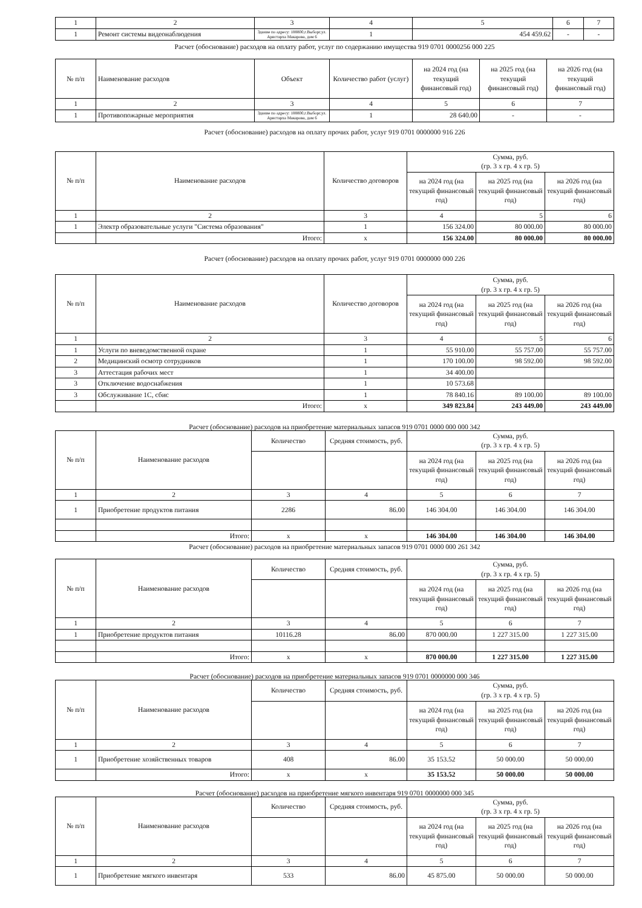| 1 | 2 | 3 | 4 | 5 | 6 | 7 |
| 1 | Ремонт системы видеонаблюдения | Здание по адресу: 188800,г.Выборг,ул. Аристарха Макарова, дом 6 | 1 | 454 459.62 | - | - |
Расчет (обоснование) расходов на оплату работ, услуг по содержанию имущества 919 0701 0000256 000 225
| № п/п | Наименование расходов | Объект | Количество работ (услуг) | на 2024 год (на текущий финансовый год) | на 2025 год (на текущий финансовый год) | на 2026 год (на текущий финансовый год) |
| --- | --- | --- | --- | --- | --- | --- |
| 1 | 2 | 3 | 4 | 5 | 6 | 7 |
| 1 | Противопожарные мероприятия | Здание по адресу: 188800,г.Выборг,ул. Аристарха Макарова, дом 6 | 1 | 28 640.00 | - | - |
Расчет (обоснование) расходов на оплату прочих работ, услуг 919 0701 0000000 916 226
| № п/п | Наименование расходов | Количество договоров | Сумма, руб. (гр. 3 х гр. 4 х гр. 5) | | |
| --- | --- | --- | --- | --- | --- |
| | | | на 2024 год (на текущий финансовый год) | на 2025 год (на текущий финансовый год) | на 2026 год (на текущий финансовый год) |
| 1 | 2 | 3 | 4 | 5 | 6 |
| 1 | Электр образовательные услуги "Система образования" | 1 | 156 324.00 | 80 000.00 | 80 000.00 |
| | Итого: | х | 156 324.00 | 80 000.00 | 80 000.00 |
Расчет (обоснование) расходов на оплату прочих работ, услуг 919 0701 0000000 000 226
| № п/п | Наименование расходов | Количество договоров | Сумма, руб. (гр. 3 х гр. 4 х гр. 5) | | |
| --- | --- | --- | --- | --- | --- |
| | | | на 2024 год (на текущий финансовый год) | на 2025 год (на текущий финансовый год) | на 2026 год (на текущий финансовый год) |
| 1 | 2 | 3 | 4 | 5 | 6 |
| 1 | Услуги по вневедомственной охране | 1 | 55 910.00 | 55 757.00 | 55 757.00 |
| 2 | Медицинский осмотр сотрудников | 1 | 170 100.00 | 98 592.00 | 98 592.00 |
| 3 | Аттестация рабочих мест | 1 | 34 400.00 | | |
| 3 | Отключение водоснабжения | 1 | 10 573.68 | | |
| 3 | Обслуживание 1С, сбис | 1 | 78 840.16 | 89 100.00 | 89 100.00 |
| | Итого: | х | 349 823.84 | 243 449.00 | 243 449.00 |
Расчет (обоснование) расходов на приобретение материальных запасов 919 0701 0000 000 000 342
| № п/п | Наименование расходов | Количество | Средняя стоимость, руб. | Сумма, руб. (гр. 3 х гр. 4 х гр. 5) | | |
| --- | --- | --- | --- | --- | --- | --- |
| | | | | на 2024 год (на текущий финансовый год) | на 2025 год (на текущий финансовый год) | на 2026 год (на текущий финансовый год) |
| 1 | 2 | 3 | 4 | 5 | 6 | 7 |
| 1 | Приобретение продуктов питания | 2286 | 86.00 | 146 304.00 | 146 304.00 | 146 304.00 |
| | Итого: | х | х | 146 304.00 | 146 304.00 | 146 304.00 |
Расчет (обоснование) расходов на приобретение материальных запасов 919 0701 0000 000 261 342
| № п/п | Наименование расходов | Количество | Средняя стоимость, руб. | Сумма, руб. (гр. 3 х гр. 4 х гр. 5) | | |
| --- | --- | --- | --- | --- | --- | --- |
| | | | | на 2024 год (на текущий финансовый год) | на 2025 год (на текущий финансовый год) | на 2026 год (на текущий финансовый год) |
| 1 | 2 | 3 | 4 | 5 | 6 | 7 |
| 1 | Приобретение продуктов питания | 10116.28 | 86.00 | 870 000.00 | 1 227 315.00 | 1 227 315.00 |
| | Итого: | х | х | 870 000.00 | 1 227 315.00 | 1 227 315.00 |
Расчет (обоснование) расходов на приобретение материальных запасов 919 0701 0000000 000 346
| № п/п | Наименование расходов | Количество | Средняя стоимость, руб. | Сумма, руб. (гр. 3 х гр. 4 х гр. 5) | | |
| --- | --- | --- | --- | --- | --- | --- |
| | | | | на 2024 год (на текущий финансовый год) | на 2025 год (на текущий финансовый год) | на 2026 год (на текущий финансовый год) |
| 1 | 2 | 3 | 4 | 5 | 6 | 7 |
| 1 | Приобретение хозяйственных товаров | 408 | 86.00 | 35 153.52 | 50 000.00 | 50 000.00 |
| | Итого: | х | х | 35 153.52 | 50 000.00 | 50 000.00 |
Расчет (обоснование) расходов на приобретение мягкого инвентаря 919 0701 0000000 000 345
| № п/п | Наименование расходов | Количество | Средняя стоимость, руб. | Сумма, руб. (гр. 3 х гр. 4 х гр. 5) | | |
| --- | --- | --- | --- | --- | --- | --- |
| | | | | на 2024 год (на текущий финансовый год) | на 2025 год (на текущий финансовый год) | на 2026 год (на текущий финансовый год) |
| 1 | 2 | 3 | 4 | 5 | 6 | 7 |
| 1 | Приобретение мягкого инвентаря | 533 | 86.00 | 45 875.00 | 50 000.00 | 50 000.00 |